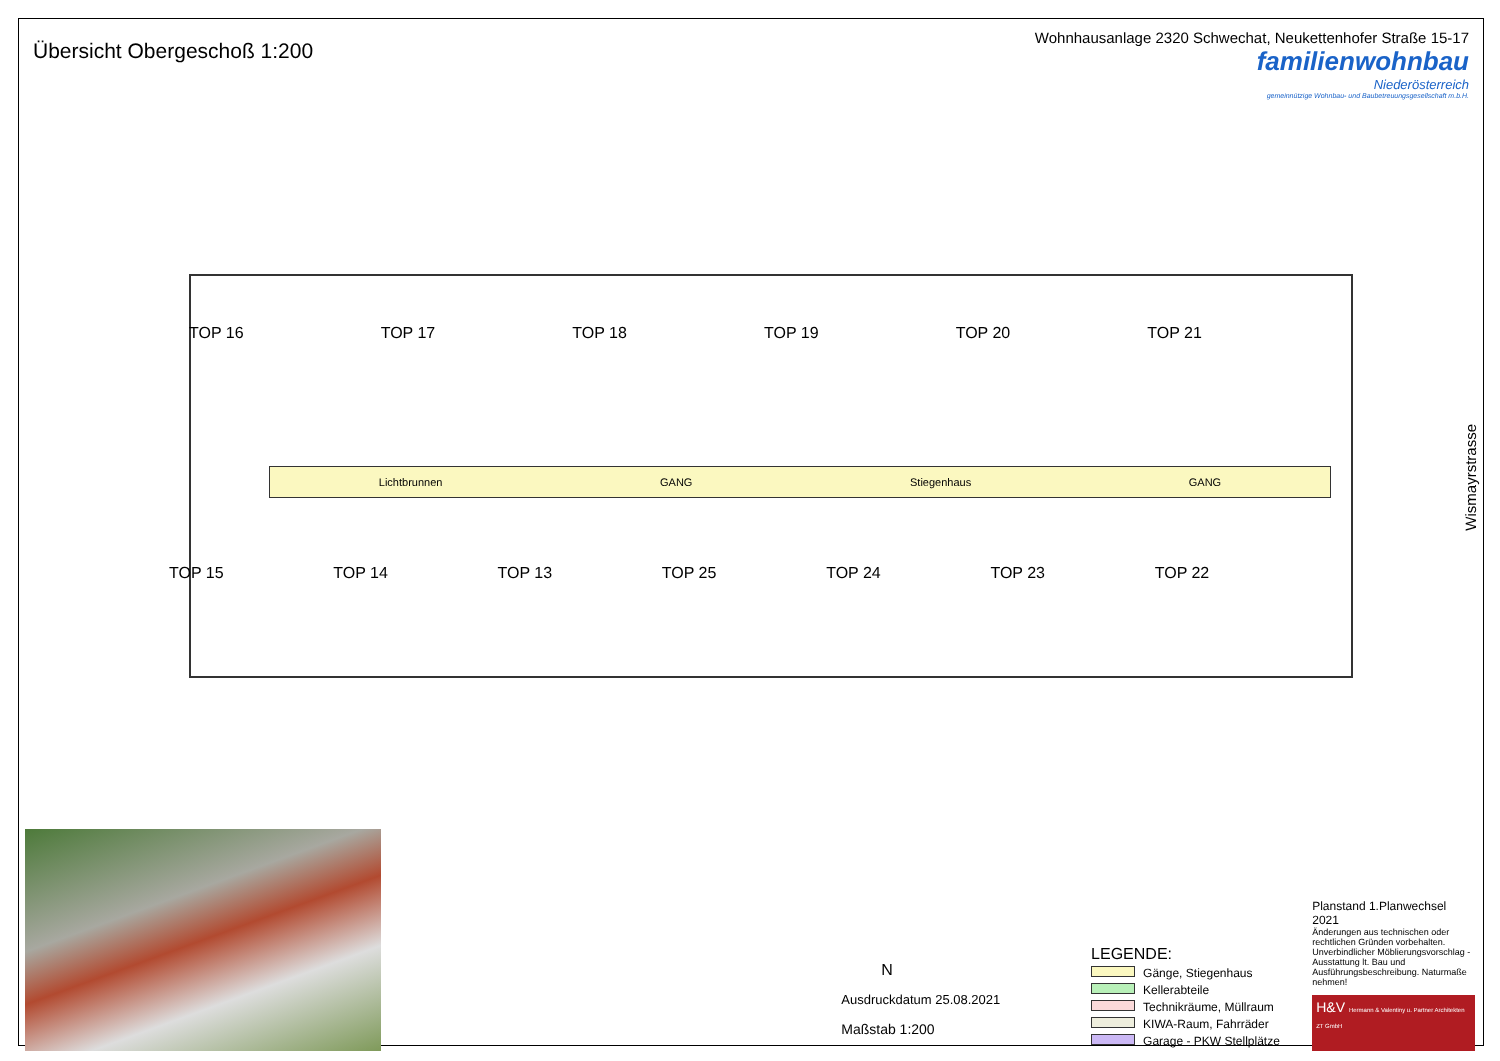Übersicht Obergeschoß 1:200
Wohnhausanlage 2320 Schwechat, Neukettenhofer Straße 15-17
familienwohnbau
Niederösterreich
gemeinnützige Wohnbau- und Baubetreuungsgesellschaft m.b.H.
TOP 16
TOP 17
TOP 18
TOP 19
TOP 20
TOP 21
Lichtbrunnen GANG Stiegenhaus GANG
TOP 15
TOP 14
TOP 13
TOP 25
TOP 24
TOP 23
TOP 22
Wismayrstrasse
N
Ausdruckdatum 25.08.2021
Maßstab 1:200
LEGENDE:
Gänge, Stiegenhaus
Kellerabteile
Technikräume, Müllraum
KIWA-Raum, Fahrräder
Garage - PKW Stellplätze
Planstand 1.Planwechsel 2021
Änderungen aus technischen oder rechtlichen Gründen vorbehalten. Unverbindlicher Möblierungsvorschlag - Ausstattung lt. Bau und Ausführungsbeschreibung. Naturmaße nehmen!
H&V Hermann & Valentiny u. Partner Architekten ZT GmbH